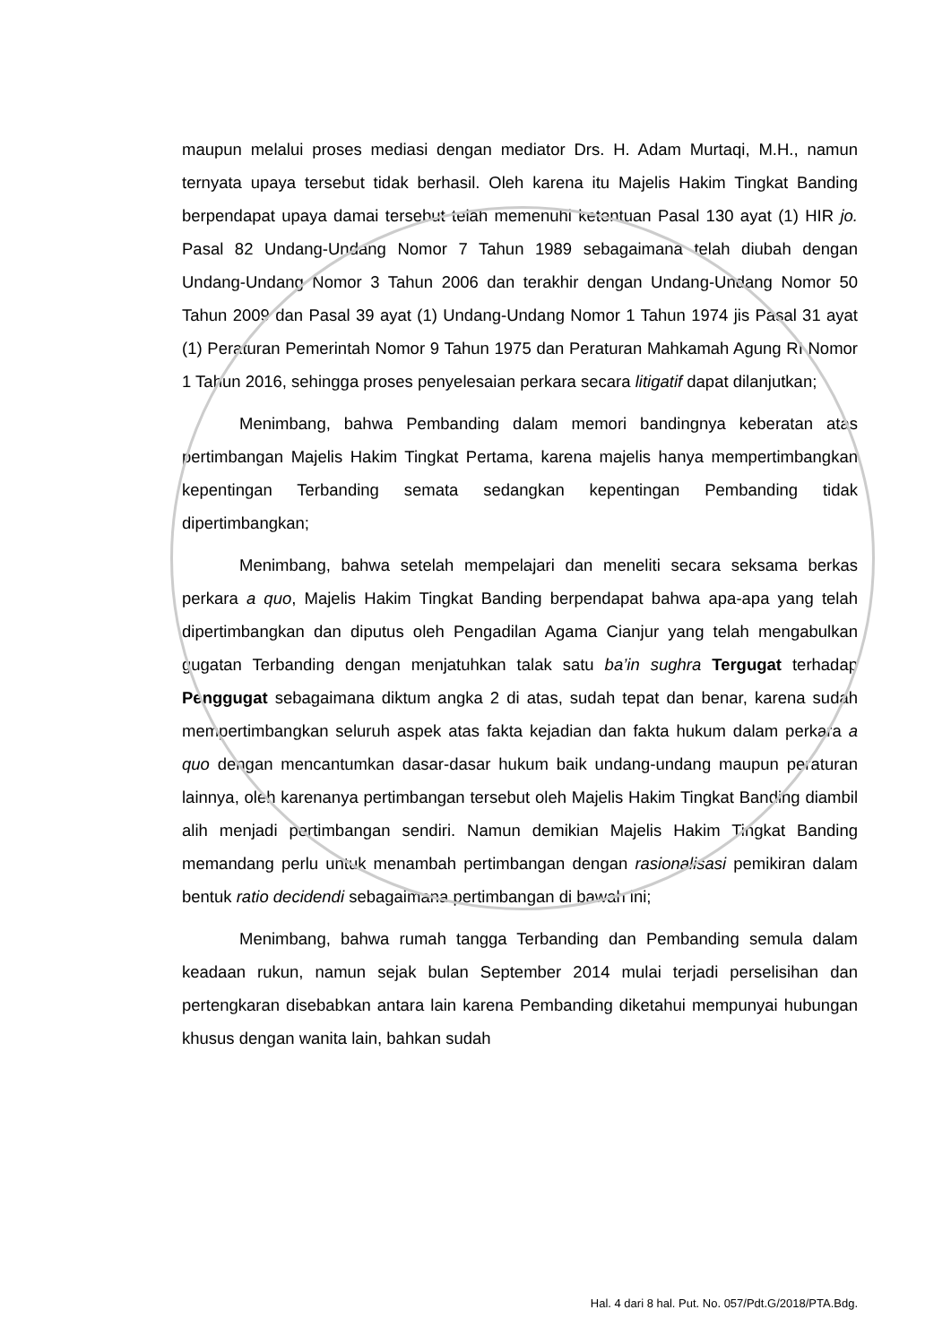maupun melalui proses mediasi dengan mediator Drs. H. Adam Murtaqi, M.H., namun ternyata upaya tersebut tidak berhasil. Oleh karena itu Majelis Hakim Tingkat Banding berpendapat upaya damai tersebut telah memenuhi ketentuan Pasal 130 ayat (1) HIR jo. Pasal 82 Undang-Undang Nomor 7 Tahun 1989 sebagaimana telah diubah dengan Undang-Undang Nomor 3 Tahun 2006 dan terakhir dengan Undang-Undang Nomor 50 Tahun 2009 dan Pasal 39 ayat (1) Undang-Undang Nomor 1 Tahun 1974 jis Pasal 31 ayat (1) Peraturan Pemerintah Nomor 9 Tahun 1975 dan Peraturan Mahkamah Agung RI Nomor 1 Tahun 2016, sehingga proses penyelesaian perkara secara litigatif dapat dilanjutkan;
Menimbang, bahwa Pembanding dalam memori bandingnya keberatan atas pertimbangan Majelis Hakim Tingkat Pertama, karena majelis hanya mempertimbangkan kepentingan Terbanding semata sedangkan kepentingan Pembanding tidak dipertimbangkan;
Menimbang, bahwa setelah mempelajari dan meneliti secara seksama berkas perkara a quo, Majelis Hakim Tingkat Banding berpendapat bahwa apa-apa yang telah dipertimbangkan dan diputus oleh Pengadilan Agama Cianjur yang telah mengabulkan gugatan Terbanding dengan menjatuhkan talak satu ba’in sughra Tergugat terhadap Penggugat sebagaimana diktum angka 2 di atas, sudah tepat dan benar, karena sudah mempertimbangkan seluruh aspek atas fakta kejadian dan fakta hukum dalam perkara a quo dengan mencantumkan dasar-dasar hukum baik undang-undang maupun peraturan lainnya, oleh karenanya pertimbangan tersebut oleh Majelis Hakim Tingkat Banding diambil alih menjadi pertimbangan sendiri. Namun demikian Majelis Hakim Tingkat Banding memandang perlu untuk menambah pertimbangan dengan rasionalisasi pemikiran dalam bentuk ratio decidendi sebagaimana pertimbangan di bawah ini;
Menimbang, bahwa rumah tangga Terbanding dan Pembanding semula dalam keadaan rukun, namun sejak bulan September 2014 mulai terjadi perselisihan dan pertengkaran disebabkan antara lain karena Pembanding diketahui mempunyai hubungan khusus dengan wanita lain, bahkan sudah
Hal. 4 dari 8 hal. Put. No. 057/Pdt.G/2018/PTA.Bdg.